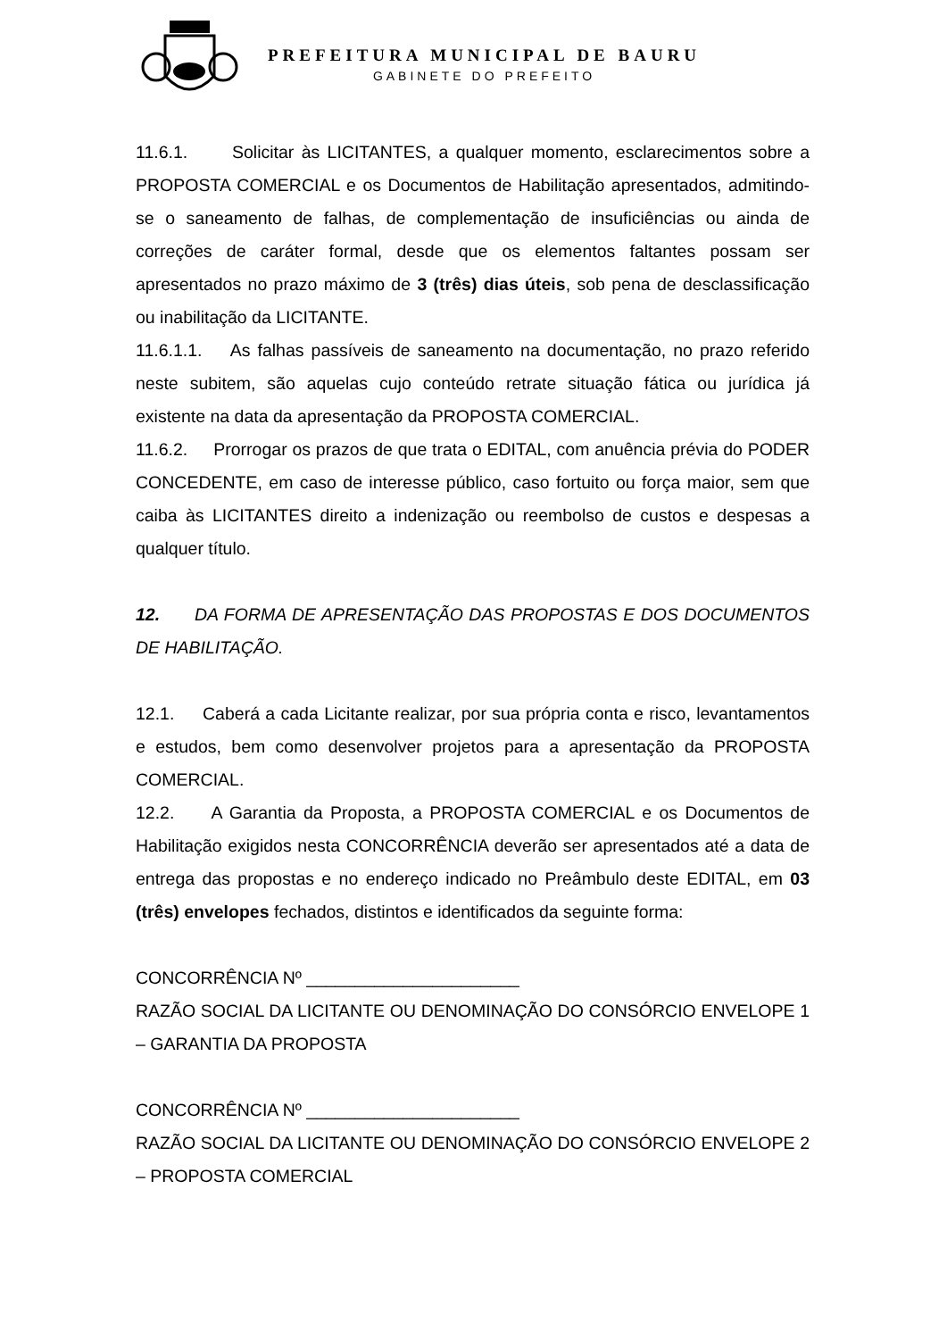PREFEITURA MUNICIPAL DE BAURU
GABINETE DO PREFEITO
11.6.1. Solicitar às LICITANTES, a qualquer momento, esclarecimentos sobre a PROPOSTA COMERCIAL e os Documentos de Habilitação apresentados, admitindo-se o saneamento de falhas, de complementação de insuficiências ou ainda de correções de caráter formal, desde que os elementos faltantes possam ser apresentados no prazo máximo de 3 (três) dias úteis, sob pena de desclassificação ou inabilitação da LICITANTE.
11.6.1.1. As falhas passíveis de saneamento na documentação, no prazo referido neste subitem, são aquelas cujo conteúdo retrate situação fática ou jurídica já existente na data da apresentação da PROPOSTA COMERCIAL.
11.6.2. Prorrogar os prazos de que trata o EDITAL, com anuência prévia do PODER CONCEDENTE, em caso de interesse público, caso fortuito ou força maior, sem que caiba às LICITANTES direito a indenização ou reembolso de custos e despesas a qualquer título.
12. DA FORMA DE APRESENTAÇÃO DAS PROPOSTAS E DOS DOCUMENTOS DE HABILITAÇÃO.
12.1. Caberá a cada Licitante realizar, por sua própria conta e risco, levantamentos e estudos, bem como desenvolver projetos para a apresentação da PROPOSTA COMERCIAL.
12.2. A Garantia da Proposta, a PROPOSTA COMERCIAL e os Documentos de Habilitação exigidos nesta CONCORRÊNCIA deverão ser apresentados até a data de entrega das propostas e no endereço indicado no Preâmbulo deste EDITAL, em 03 (três) envelopes fechados, distintos e identificados da seguinte forma:
CONCORRÊNCIA Nº ______________________
RAZÃO SOCIAL DA LICITANTE OU DENOMINAÇÃO DO CONSÓRCIO ENVELOPE 1 – GARANTIA DA PROPOSTA
CONCORRÊNCIA Nº ______________________
RAZÃO SOCIAL DA LICITANTE OU DENOMINAÇÃO DO CONSÓRCIO ENVELOPE 2 – PROPOSTA COMERCIAL